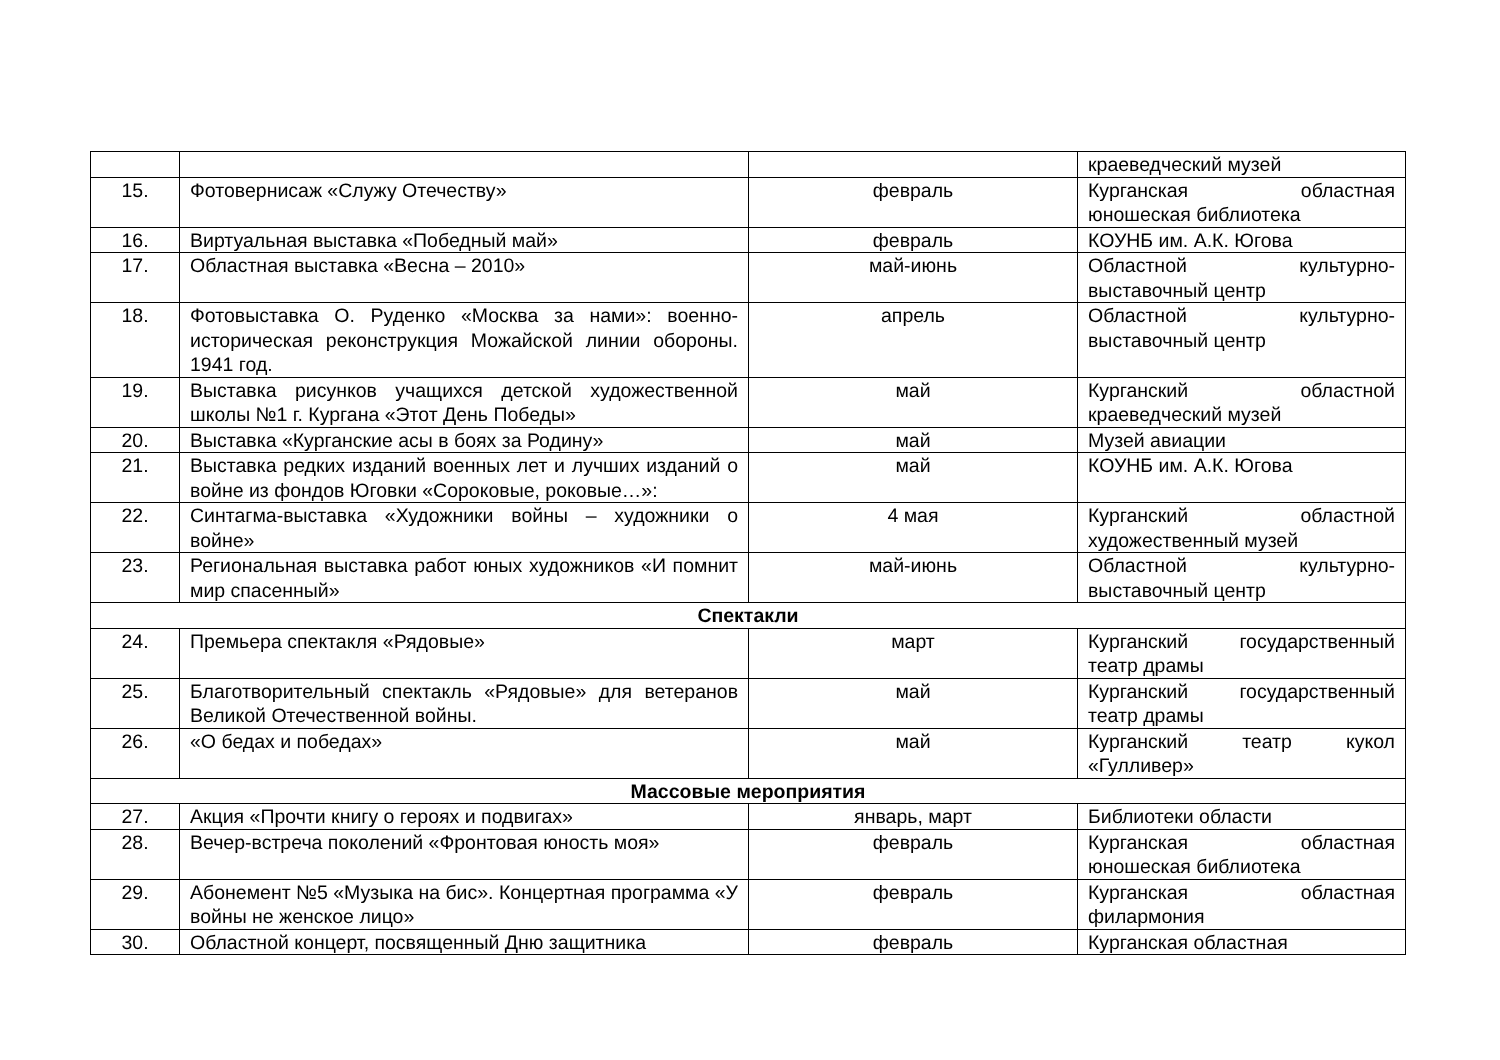| | | | краеведческий музей |
| 15. | Фотовернисаж «Служу Отечеству» | февраль | Курганская областная юношеская библиотека |
| 16. | Виртуальная выставка «Победный май» | февраль | КОУНБ им. А.К. Югова |
| 17. | Областная выставка «Весна – 2010» | май-июнь | Областной культурно-выставочный центр |
| 18. | Фотовыставка О. Руденко «Москва за нами»: военно-историческая реконструкция Можайской линии обороны. 1941 год. | апрель | Областной культурно-выставочный центр |
| 19. | Выставка рисунков учащихся детской художественной школы №1 г. Кургана «Этот День Победы» | май | Курганский областной краеведческий музей |
| 20. | Выставка «Курганские асы в боях за Родину» | май | Музей авиации |
| 21. | Выставка редких изданий военных лет и лучших изданий о войне из фондов Юговки «Сороковые, роковые…»: | май | КОУНБ им. А.К. Югова |
| 22. | Синтагма-выставка «Художники войны – художники о войне» | 4 мая | Курганский областной художественный музей |
| 23. | Региональная выставка работ юных художников «И помнит мир спасенный» | май-июнь | Областной культурно-выставочный центр |
| Спектакли | | | |
| 24. | Премьера спектакля «Рядовые» | март | Курганский государственный театр драмы |
| 25. | Благотворительный спектакль «Рядовые» для ветеранов Великой Отечественной войны. | май | Курганский государственный театр драмы |
| 26. | «О бедах и победах» | май | Курганский театр кукол «Гулливер» |
| Массовые мероприятия | | | |
| 27. | Акция «Прочти книгу о героях и подвигах» | январь, март | Библиотеки области |
| 28. | Вечер-встреча поколений «Фронтовая юность моя» | февраль | Курганская областная юношеская библиотека |
| 29. | Абонемент №5 «Музыка на бис». Концертная программа «У войны не женское лицо» | февраль | Курганская областная филармония |
| 30. | Областной концерт, посвященный Дню защитника | февраль | Курганская областная |